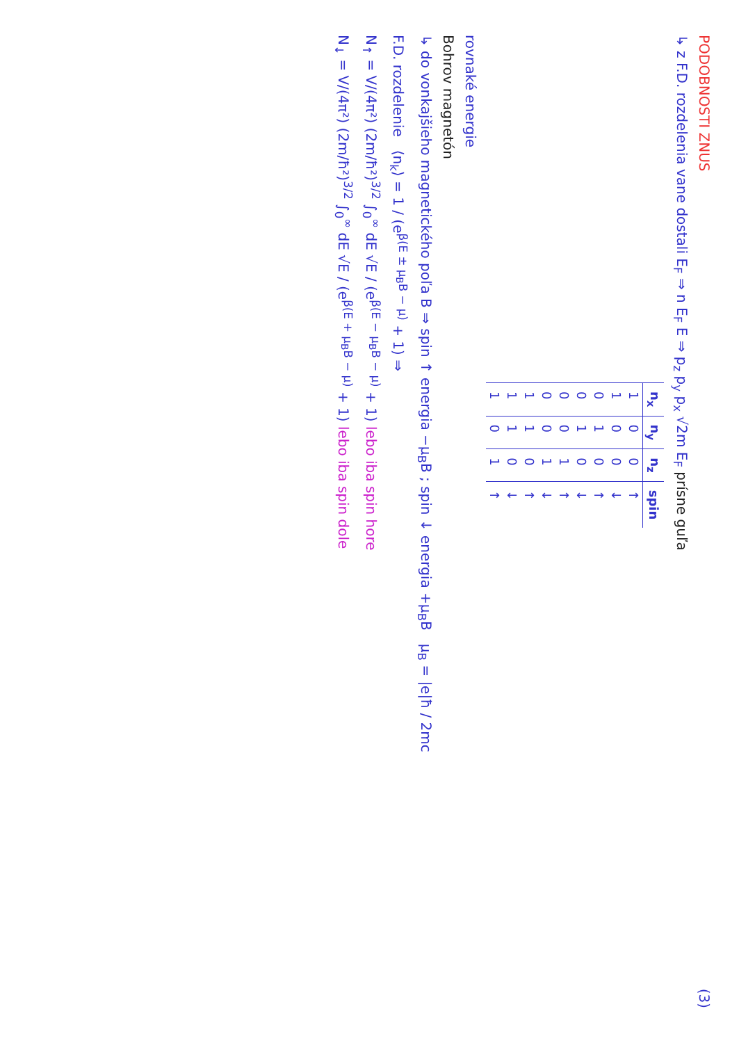PODOBNOSTI ZNUS (3)
↳ z F.D. rozdelenia vane dostali E<sub>F</sub> ⇒ n E<sub>F</sub> E ⇒ p<sub>z</sub> p<sub>y</sub> p<sub>x</sub> √2m E<sub>F</sub> prísne guľa
| n<sub>x</sub> | n<sub>y</sub> | n<sub>z</sub> | spin |
| --- | --- | --- | --- |
| 1 | 0 | 0 | ↑ |
| 1 | 0 | 0 | ↓ |
| 0 | 1 | 0 | ↑ |
| 0 | 1 | 0 | ↓ |
| 0 | 0 | 1 | ↑ |
| 0 | 0 | 1 | ↓ |
| 1 | 1 | 0 | ↑ |
| 1 | 1 | 0 | ↓ |
| 1 | 0 | 1 | ↑ |
rovnaké energie
Bohrov magnetón
↳ do vonkajšieho magnetického poľa B ⇒ spin ↑ energia −μ<sub>B</sub>B ; spin ↓ energia +μ<sub>B</sub>B μ<sub>B</sub> = |e|ħ / 2mc
F.D. rozdelenie ⟨n<sub>k</sub>⟩ = 1 / (e<sup>β(E ± μ<sub>B</sub>B − μ)</sup> + 1) ⇒
N<sub>↑</sub> = V/(4π²) (2m/ħ²)<sup>3/2</sup> ∫<sub>0</sub><sup>∞</sup> dE √E / (e<sup>β(E − μ<sub>B</sub>B − μ)</sup> + 1) lebo iba spin hore
N<sub>↓</sub> = V/(4π²) (2m/ħ²)<sup>3/2</sup> ∫<sub>0</sub><sup>∞</sup> dE √E / (e<sup>β(E + μ<sub>B</sub>B − μ)</sup> + 1) lebo iba spin dole